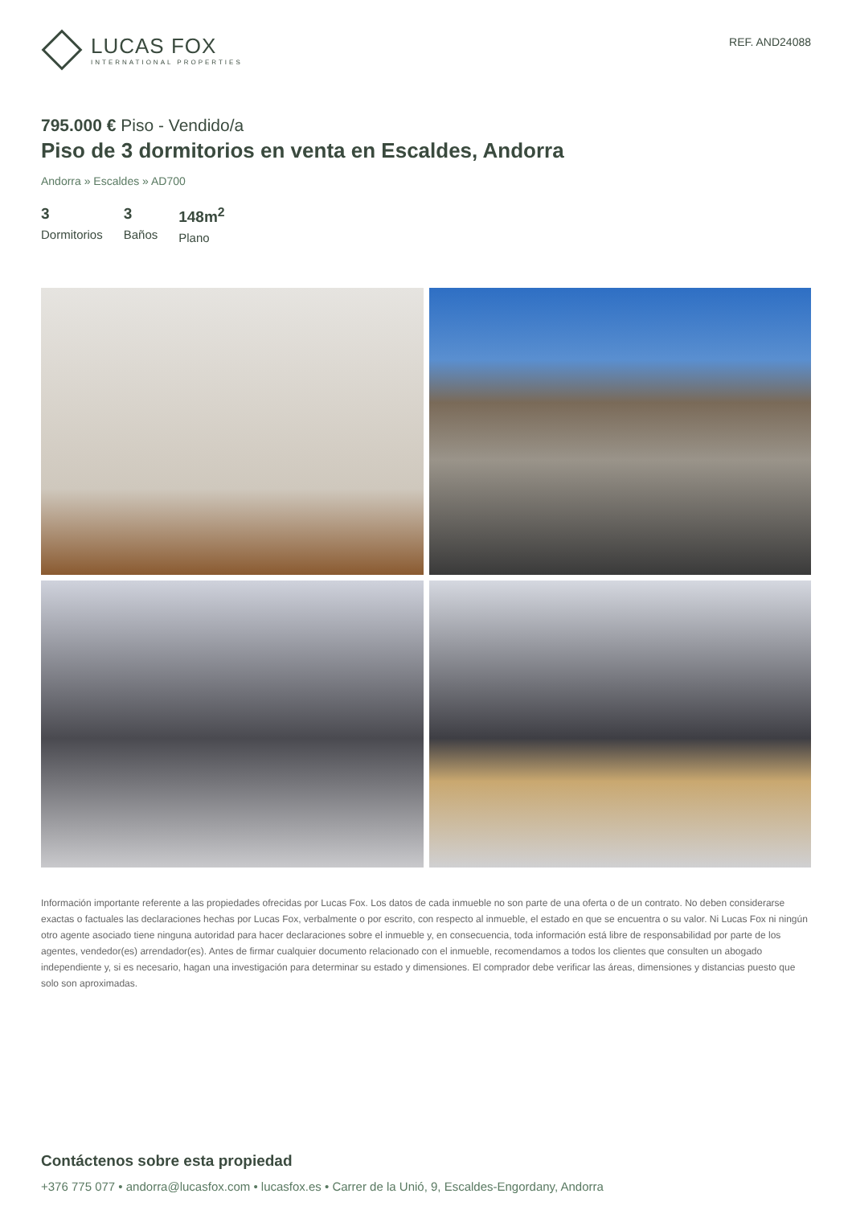LUCAS FOX
INTERNATIONAL PROPERTIES
REF. AND24088
795.000 € Piso - Vendido/a
Piso de 3 dormitorios en venta en Escaldes, Andorra
Andorra » Escaldes » AD700
3
Dormitorios
3
Baños
148m<sup>2</sup>
Plano
Información importante referente a las propiedades ofrecidas por Lucas Fox. Los datos de cada inmueble no son parte de una oferta o de un contrato. No deben considerarse exactas o factuales las declaraciones hechas por Lucas Fox, verbalmente o por escrito, con respecto al inmueble, el estado en que se encuentra o su valor. Ni Lucas Fox ni ningún otro agente asociado tiene ninguna autoridad para hacer declaraciones sobre el inmueble y, en consecuencia, toda información está libre de responsabilidad por parte de los agentes, vendedor(es) arrendador(es). Antes de firmar cualquier documento relacionado con el inmueble, recomendamos a todos los clientes que consulten un abogado independiente y, si es necesario, hagan una investigación para determinar su estado y dimensiones. El comprador debe verificar las áreas, dimensiones y distancias puesto que solo son aproximadas.
Contáctenos sobre esta propiedad
+376 775 077 • andorra@lucasfox.com • lucasfox.es • Carrer de la Unió, 9, Escaldes-Engordany, Andorra